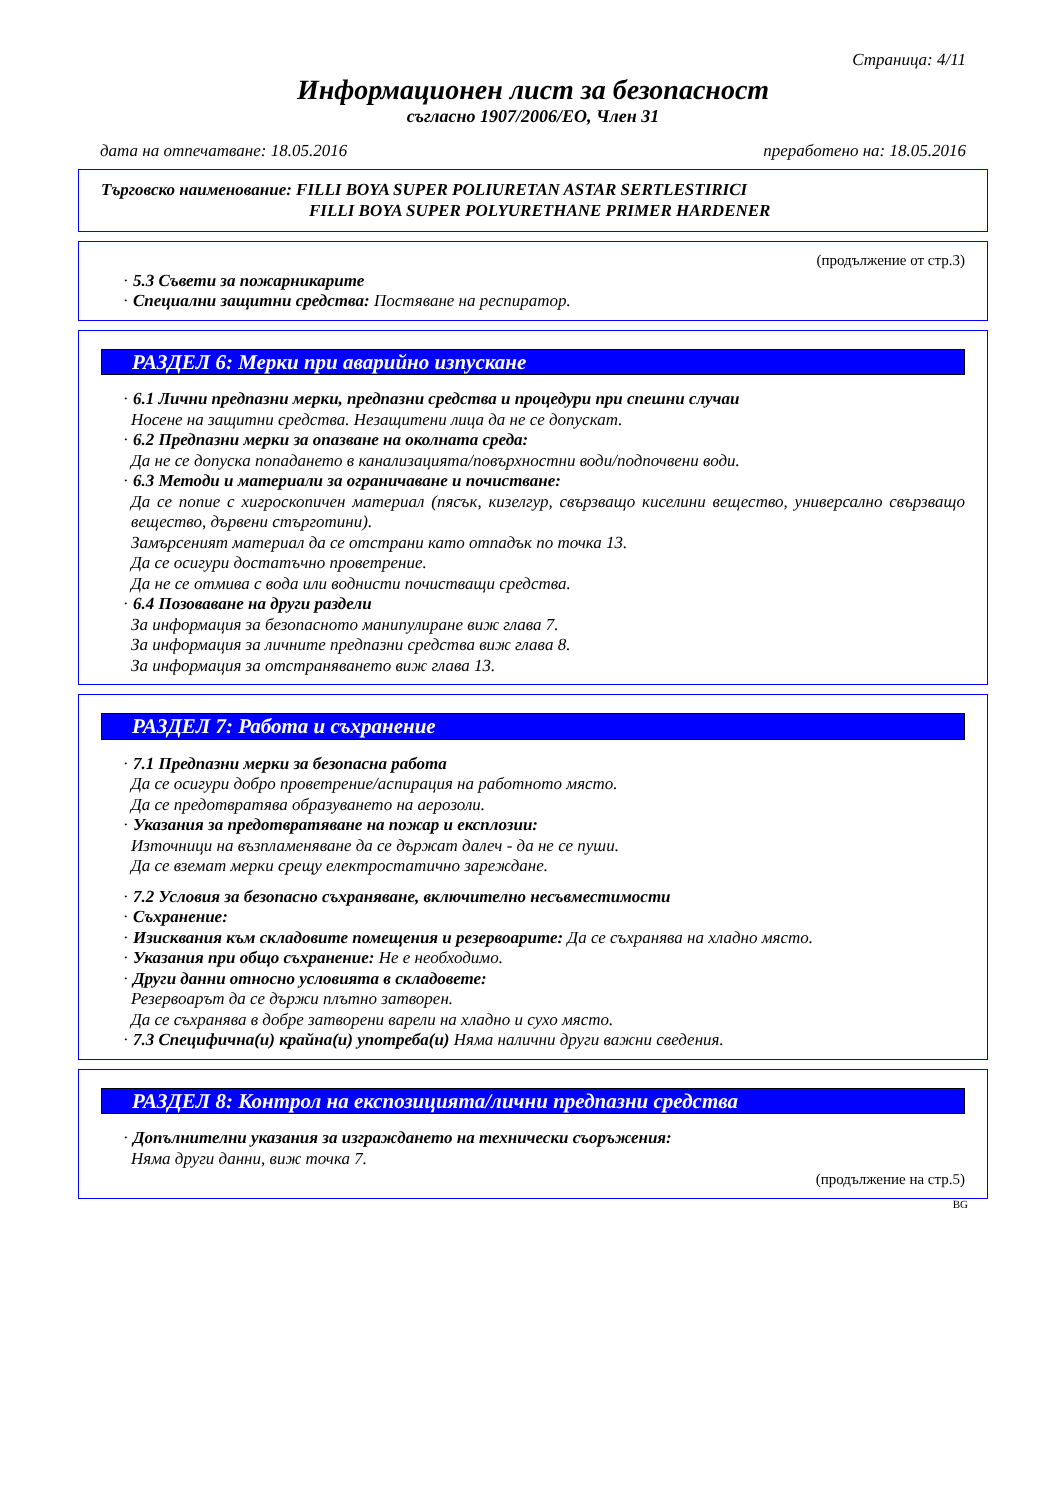Страница: 4/11
Информационен лист за безопасност
съгласно 1907/2006/ЕО, Член 31
дата на отпечатване: 18.05.2016 преработено на: 18.05.2016
Търговско наименование: FILLI BOYA SUPER POLIURETAN ASTAR SERTLESTIRICI
FILLI BOYA SUPER POLYURETHANE PRIMER HARDENER
(продължение от стр.3)
· 5.3 Съвети за пожарникарите
· Специални защитни средства: Постяване на респиратор.
РАЗДЕЛ 6: Мерки при аварийно изпускане
· 6.1 Лични предпазни мерки, предпазни средства и процедури при спешни случаи
Носене на защитни средства. Незащитени лица да не се допускат.
· 6.2 Предпазни мерки за опазване на околната среда:
Да не се допуска попадането в канализацията/повърхностни води/подпочвени води.
· 6.3 Методи и материали за ограничаване и почистване:
Да се попие с хигроскопичен материал (пясък, кизелгур, свързващо киселини вещество, универсално свързващо вещество, дървени стърготини).
Замърсеният материал да се отстрани като отпадък по точка 13.
Да се осигури достатъчно проветрение.
Да не се отмива с вода или воднисти почистващи средства.
· 6.4 Позоваване на други раздели
За информация за безопасното манипулиране виж глава 7.
За информация за личните предпазни средства виж глава 8.
За информация за отстраняването виж глава 13.
РАЗДЕЛ 7: Работа и съхранение
· 7.1 Предпазни мерки за безопасна работа
Да се осигури добро проветрение/аспирация на работното място.
Да се предотвратява образуването на аерозоли.
· Указания за предотвратяване на пожар и експлозии:
Източници на възпламеняване да се държат далеч - да не се пуши.
Да се вземат мерки срещу електростатично зареждане.
· 7.2 Условия за безопасно съхраняване, включително несъвместимости
· Съхранение:
· Изисквания към складовите помещения и резервоарите: Да се съхранява на хладно място.
· Указания при общо съхранение: Не е необходимо.
· Други данни относно условията в складовете:
Резервоарът да се държи плътно затворен.
Да се съхранява в добре затворени варели на хладно и сухо място.
· 7.3 Специфична(и) крайна(и) употреба(и) Няма налични други важни сведения.
РАЗДЕЛ 8: Контрол на експозицията/лични предпазни средства
· Допълнителни указания за изграждането на технически съоръжения:
Няма други данни, виж точка 7.
(продължение на стр.5)
BG